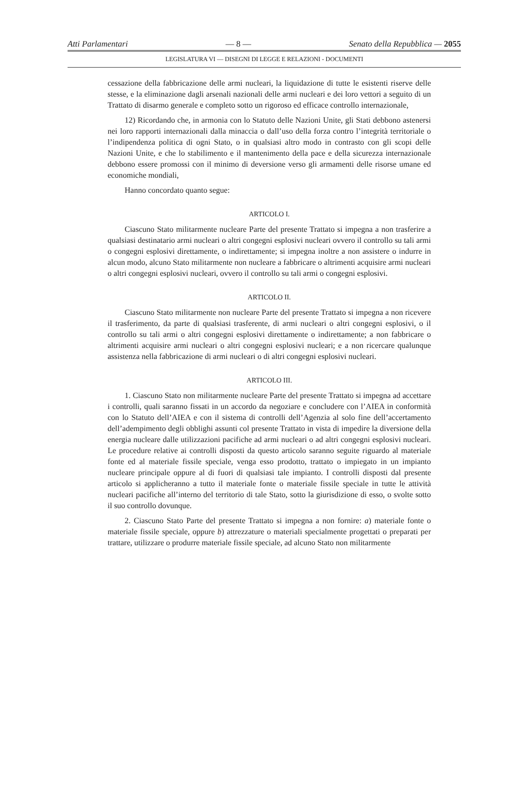Atti Parlamentari — 8 — Senato della Repubblica — 2055
LEGISLATURA VI — DISEGNI DI LEGGE E RELAZIONI - DOCUMENTI
cessazione della fabbricazione delle armi nucleari, la liquidazione di tutte le esistenti riserve delle stesse, e la eliminazione dagli arsenali nazionali delle armi nucleari e dei loro vettori a seguito di un Trattato di disarmo generale e completo sotto un rigoroso ed efficace controllo internazionale,
12) Ricordando che, in armonia con lo Statuto delle Nazioni Unite, gli Stati debbono astenersi nei loro rapporti internazionali dalla minaccia o dall’uso della forza contro l’integrità territoriale o l’indipendenza politica di ogni Stato, o in qualsiasi altro modo in contrasto con gli scopi delle Nazioni Unite, e che lo stabilimento e il mantenimento della pace e della sicurezza internazionale debbono essere promossi con il minimo di deversione verso gli armamenti delle risorse umane ed economiche mondiali,
Hanno concordato quanto segue:
ARTICOLO I.
Ciascuno Stato militarmente nucleare Parte del presente Trattato si impegna a non trasferire a qualsiasi destinatario armi nucleari o altri congegni esplosivi nucleari ovvero il controllo su tali armi o congegni esplosivi direttamente, o indirettamente; si impegna inoltre a non assistere o indurre in alcun modo, alcuno Stato militarmente non nucleare a fabbricare o altrimenti acquisire armi nucleari o altri congegni esplosivi nucleari, ovvero il controllo su tali armi o congegni esplosivi.
ARTICOLO II.
Ciascuno Stato militarmente non nucleare Parte del presente Trattato si impegna a non ricevere il trasferimento, da parte di qualsiasi trasferente, di armi nucleari o altri congegni esplosivi, o il controllo su tali armi o altri congegni esplosivi direttamente o indirettamente; a non fabbricare o altrimenti acquisire armi nucleari o altri congegni esplosivi nucleari; e a non ricercare qualunque assistenza nella fabbricazione di armi nucleari o di altri congegni esplosivi nucleari.
ARTICOLO III.
1. Ciascuno Stato non militarmente nucleare Parte del presente Trattato si impegna ad accettare i controlli, quali saranno fissati in un accordo da negoziare e concludere con l’AIEA in conformità con lo Statuto dell’AIEA e con il sistema di controlli dell’Agenzia al solo fine dell’accertamento dell’adempimento degli obblighi assunti col presente Trattato in vista di impedire la diversione della energia nucleare dalle utilizzazioni pacifiche ad armi nucleari o ad altri congegni esplosivi nucleari. Le procedure relative ai controlli disposti da questo articolo saranno seguite riguardo al materiale fonte ed al materiale fissile speciale, venga esso prodotto, trattato o impiegato in un impianto nucleare principale oppure al di fuori di qualsiasi tale impianto. I controlli disposti dal presente articolo si applicheranno a tutto il materiale fonte o materiale fissile speciale in tutte le attività nucleari pacifiche all’interno del territorio di tale Stato, sotto la giurisdizione di esso, o svolte sotto il suo controllo dovunque.
2. Ciascuno Stato Parte del presente Trattato si impegna a non fornire: a) materiale fonte o materiale fissile speciale, oppure b) attrezzature o materiali specialmente progettati o preparati per trattare, utilizzare o produrre materiale fissile speciale, ad alcuno Stato non militarmente